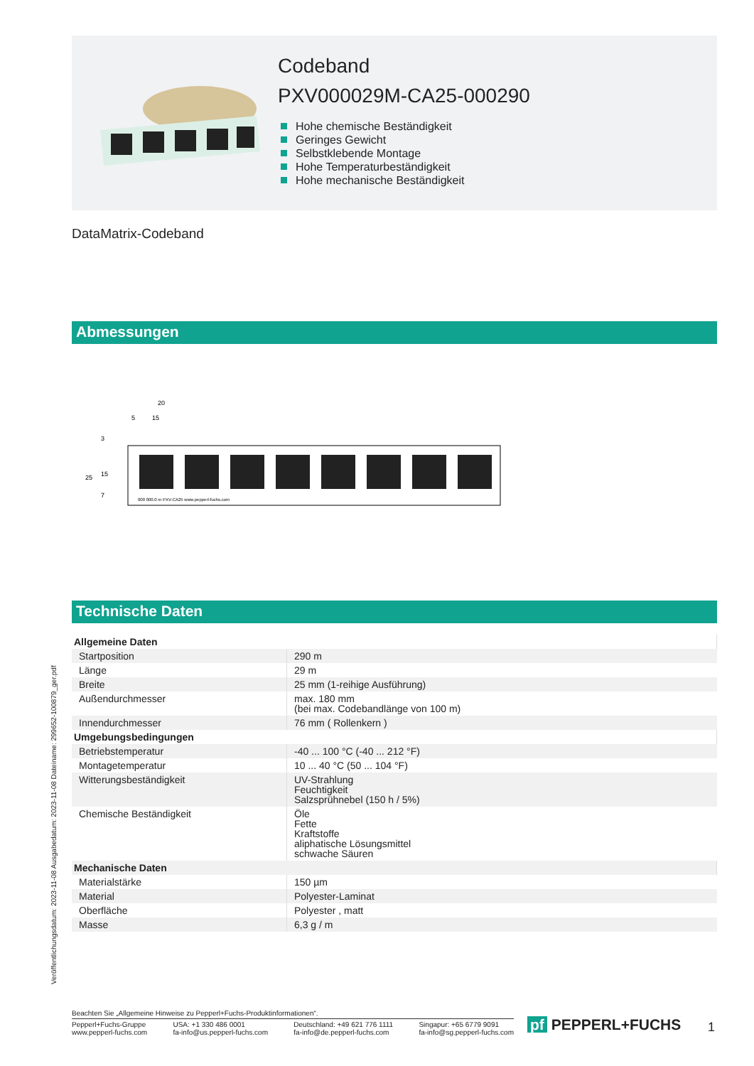Codeband
PXV000029M-CA25-000290
Hohe chemische Beständigkeit
Geringes Gewicht
Selbstklebende Montage
Hohe Temperaturbeständigkeit
Hohe mechanische Beständigkeit
DataMatrix-Codeband
Abmessungen
20
5
15
25
15
7
3
000 000.0 m PXV-CA25 www.pepperl-fuchs.com
Technische Daten
| Allgemeine Daten | |
| Startposition | 290 m |
| Länge | 29 m |
| Breite | 25 mm (1-reihige Ausführung) |
| Außendurchmesser | max. 180 mm (bei max. Codebandlänge von 100 m) |
| Innendurchmesser | 76 mm ( Rollenkern ) |
| Umgebungsbedingungen | |
| Betriebstemperatur | -40 ... 100 °C (-40 ... 212 °F) |
| Montagetemperatur | 10 ... 40 °C (50 ... 104 °F) |
| Witterungsbeständigkeit | UV-Strahlung Feuchtigkeit Salzsprühnebel (150 h / 5%) |
| Chemische Beständigkeit | Öle Fette Kraftstoffe aliphatische Lösungsmittel schwache Säuren |
| Mechanische Daten | |
| Materialstärke | 150 µm |
| Material | Polyester-Laminat |
| Oberfläche | Polyester , matt |
| Masse | 6,3 g / m |
Veröffentlichungsdatum: 2023-11-08 Ausgabedatum: 2023-11-08 Dateiname: 299652-100879_ger.pdf
Beachten Sie „Allgemeine Hinweise zu Pepperl+Fuchs-Produktinformationen“.
Pepperl+Fuchs-Gruppe
www.pepperl-fuchs.com
USA: +1 330 486 0001
fa-info@us.pepperl-fuchs.com
Deutschland: +49 621 776 1111
fa-info@de.pepperl-fuchs.com
Singapur: +65 6779 9091
fa-info@sg.pepperl-fuchs.com
pf PEPPERL+FUCHS 1